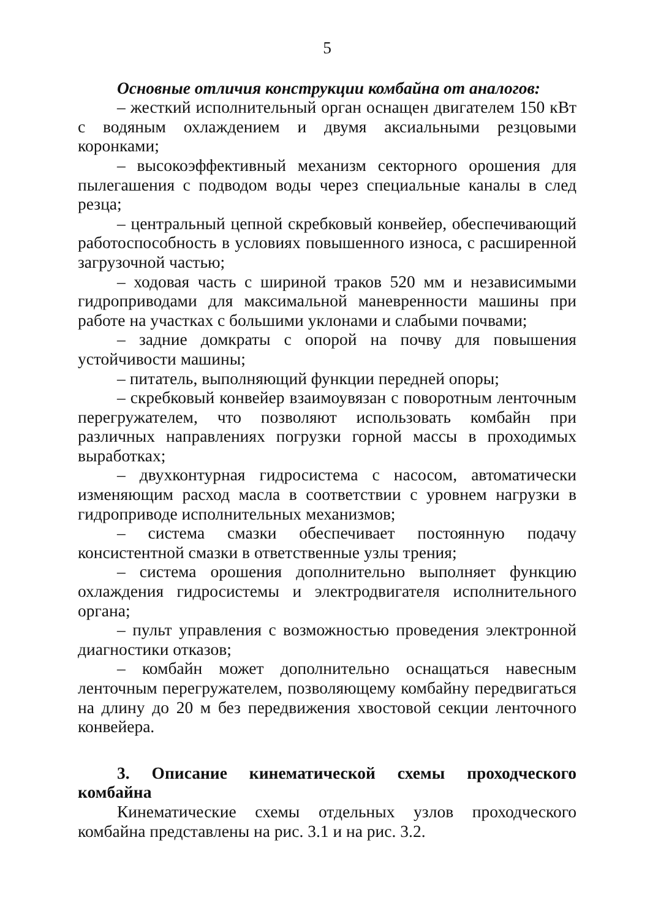5
Основные отличия конструкции комбайна от аналогов:
– жесткий исполнительный орган оснащен двигателем 150 кВт с водяным охлаждением и двумя аксиальными резцовыми коронками;
– высокоэффективный механизм секторного орошения для пылегашения с подводом воды через специальные каналы в след резца;
– центральный цепной скребковый конвейер, обеспечивающий работоспособность в условиях повышенного износа, с расширенной загрузочной частью;
– ходовая часть с шириной траков 520 мм и независимыми гидроприводами для максимальной маневренности машины при работе на участках с большими уклонами и слабыми почвами;
– задние домкраты с опорой на почву для повышения устойчивости машины;
– питатель, выполняющий функции передней опоры;
– скребковый конвейер взаимоувязан с поворотным ленточным перегружателем, что позволяют использовать комбайн при различных направлениях погрузки горной массы в проходимых выработках;
– двухконтурная гидросистема с насосом, автоматически изменяющим расход масла в соответствии с уровнем нагрузки в гидроприводе исполнительных механизмов;
– система смазки обеспечивает постоянную подачу консистентной смазки в ответственные узлы трения;
– система орошения дополнительно выполняет функцию охлаждения гидросистемы и электродвигателя исполнительного органа;
– пульт управления с возможностью проведения электронной диагностики отказов;
– комбайн может дополнительно оснащаться навесным ленточным перегружателем, позволяющему комбайну передвигаться на длину до 20 м без передвижения хвостовой секции ленточного конвейера.
3. Описание кинематической схемы проходческого комбайна
Кинематические схемы отдельных узлов проходческого комбайна представлены на рис. 3.1 и на рис. 3.2.